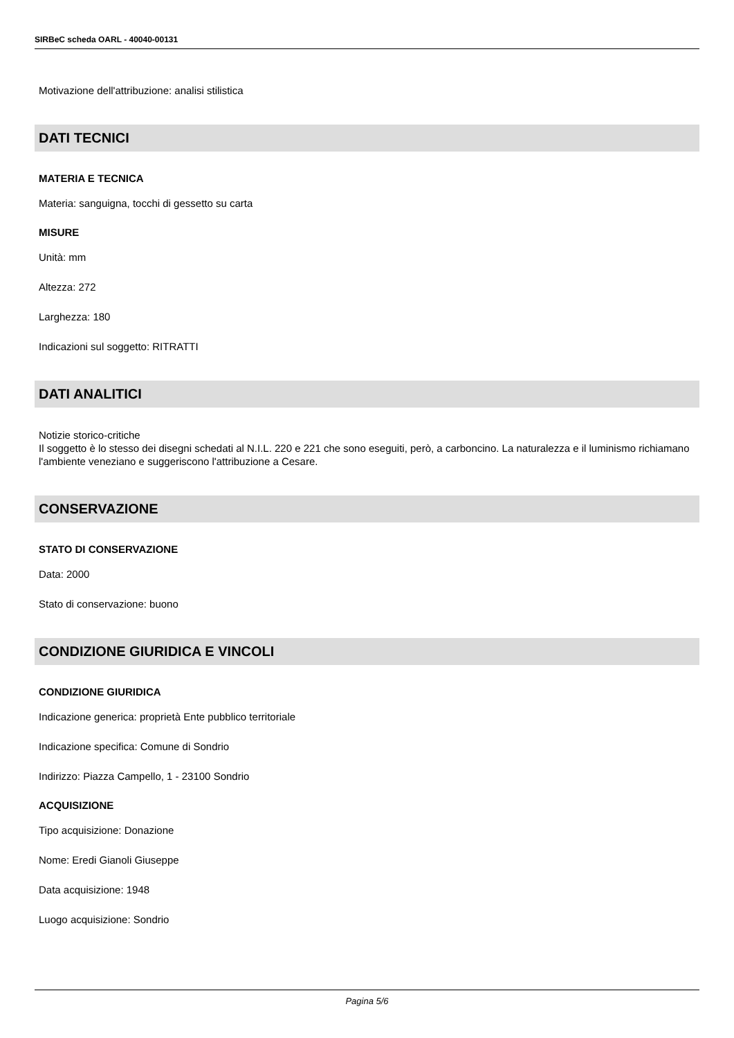SIRBeC scheda OARL - 40040-00131
Motivazione dell'attribuzione: analisi stilistica
DATI TECNICI
MATERIA E TECNICA
Materia: sanguigna, tocchi di gessetto su carta
MISURE
Unità: mm
Altezza: 272
Larghezza: 180
Indicazioni sul soggetto: RITRATTI
DATI ANALITICI
Notizie storico-critiche
Il soggetto è lo stesso dei disegni schedati al N.I.L. 220 e 221 che sono eseguiti, però, a carboncino. La naturalezza e il luminismo richiamano l'ambiente veneziano e suggeriscono l'attribuzione a Cesare.
CONSERVAZIONE
STATO DI CONSERVAZIONE
Data: 2000
Stato di conservazione: buono
CONDIZIONE GIURIDICA E VINCOLI
CONDIZIONE GIURIDICA
Indicazione generica: proprietà Ente pubblico territoriale
Indicazione specifica: Comune di Sondrio
Indirizzo: Piazza Campello, 1 - 23100 Sondrio
ACQUISIZIONE
Tipo acquisizione: Donazione
Nome: Eredi Gianoli Giuseppe
Data acquisizione: 1948
Luogo acquisizione: Sondrio
Pagina 5/6